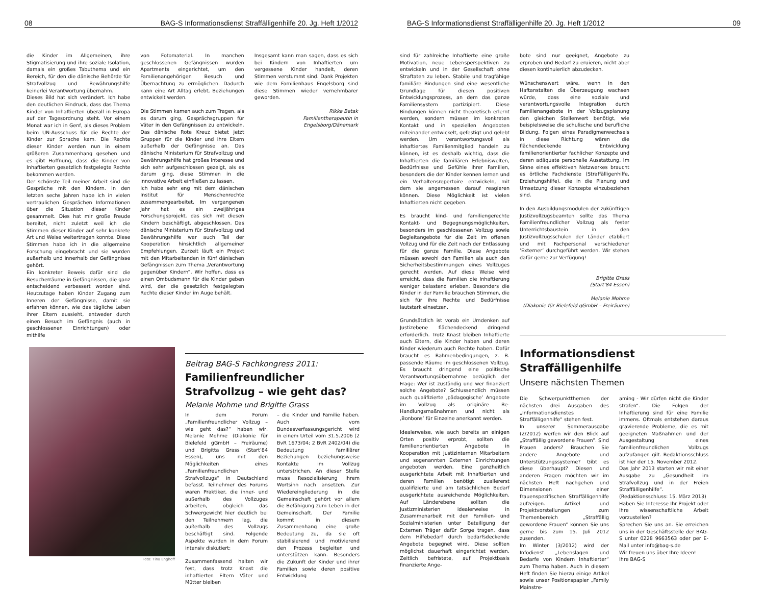08 BAG-S Informationsdienst Straffälligenhilfe 20. Jg. Heft 1/2012
die Kinder im Allgemeinen, ihre Stigmatisierung und ihre soziale Isolation, damals ein großes Tabuthema und ein Bereich, für den die dänische Behörde für Strafvollzug und Bewährungshilfe keinerlei Verantwortung übernahm.
Dieses Bild hat sich verändert. Ich habe den deutlichen Eindruck, dass das Thema Kinder von Inhaftierten überall in Europa auf der Tagesordnung steht. Vor einem Monat war ich in Genf, als dieses Problem beim UN-Ausschuss für die Rechte der Kinder zur Sprache kam. Die Rechte dieser Kinder werden nun in einem größeren Zusammenhang gesehen und es gibt Hoffnung, dass die Kinder von Inhaftierten gesetzlich festgelegte Rechte bekommen werden.
Der schönste Teil meiner Arbeit sind die Gespräche mit den Kindern. In den letzten sechs Jahren habe ich in vielen vertraulichen Gesprächen Informationen über die Situation dieser Kinder gesammelt. Dies hat mir große Freude bereitet, nicht zuletzt weil ich die Stimmen dieser Kinder auf sehr konkrete Art und Weise weitertragen konnte. Diese Stimmen habe ich in die allgemeine Forschung eingebracht und sie wurden außerhalb und innerhalb der Gefängnisse gehört.
Ein konkreter Beweis dafür sind die Besucherräume in Gefängnissen, die ganz entscheidend verbessert worden sind. Heutzutage haben Kinder Zugang zum Inneren der Gefängnisse, damit sie erfahren können, wie das tägliche Leben ihrer Eltern aussieht, entweder durch einen Besuch im Gefängnis (auch in geschlossenen Einrichtungen) oder mithilfe
von Fotomaterial. In manchen geschlossenen Gefängnissen wurden Apartments eingerichtet, um den Familienangehörigen Besuch und Übernachtung zu ermöglichen. Dadurch kann eine Art Alltag erlebt, Beziehungen entwickelt werden.
Die Stimmen kamen auch zum Tragen, als es darum ging, Gesprächsgruppen für Väter in den Gefängnissen zu entwickeln. Das dänische Rote Kreuz bietet jetzt Gruppen für die Kinder und ihre Eltern außerhalb der Gefängnisse an. Das dänische Ministerium für Strafvollzug und Bewährungshilfe hat großes Interesse und sich sehr aufgeschlossen gezeigt, als es darum ging, diese Stimmen in die innovative Arbeit einfließen zu lassen.
Ich habe sehr eng mit dem dänischen Institut für Menschenrechte zusammengearbeitet. Im vergangenen Jahr hat es ein zweijähriges Forschungsprojekt, das sich mit diesen Kindern beschäftigt, abgeschlossen. Das dänische Ministerium für Strafvollzug und Bewährungshilfe war auch Teil der Kooperation hinsichtlich allgemeiner Empfehlungen. Zurzeit läuft ein Projekt mit den Mitarbeitenden in fünf dänischen Gefängnissen zum Thema „Verantwortung gegenüber Kindern“. Wir hoffen, dass es einen Ombudsmann für die Kinder geben wird, der die gesetzlich festgelegten Rechte dieser Kinder im Auge behält.
Insgesamt kann man sagen, dass es sich bei Kindern von Inhaftierten um vergessene Kinder handelt, deren Stimmen verstummt sind. Dank Projekten wie dem Familienhaus Engelsborg sind diese Stimmen wieder vernehmbarer geworden.
Rikke Betak
Familientherapeutin in Engelsborg/Dänemark
Foto: Tina Enghoff
Beitrag BAG-S Fachkongress 2011:
Familienfreundlicher Strafvollzug – wie geht das?
Melanie Mohme und Brigitte Grass
In dem Forum „Familienfreundlicher Vollzug – wie geht das?“ haben wir, Melanie Mohme (Diakonie für Bielefeld gGmbH – Freiräume) und Brigitta Grass (Start’84 Essen), uns mit den Möglichkeiten eines „Familienfreundlichen Strafvollzugs“ in Deutschland befasst. Teilnehmer des Forums waren Praktiker, die inner- und außerhalb des Vollzuges arbeiten, obgleich das Schwergewicht hier deutlich bei den Teilnehmern lag, die außerhalb des Vollzugs beschäftigt sind. Folgende Aspekte wurden in dem Forum intensiv diskutiert:
Zusammenfassend halten wir fest, dass trotz Knast die inhaftierten Eltern Väter und Mütter bleiben
– die Kinder und Familie haben. Auch vom Bundesverfassungsgericht wird in einem Urteil vom 31.5.2006 (2 BvR 1673/04; 2 BvR 2402/04) die Bedeutung familiärer Beziehungen beziehungsweise Kontakte im Vollzug unterstrichen. An dieser Stelle muss Resozialisierung ihrem Wortsinn nach ansetzen. Zur Wiedereingliederung in die Gemeinschaft gehört vor allem die Befähigung zum Leben in der Gemeinschaft. Der Familie kommt in diesem Zusammenhang eine große Bedeutung zu, da sie oft stabilisierend und motivierend den Prozess begleiten und unterstützen kann. Besonders die Zukunft der Kinder und ihrer Familien sowie deren positive Entwicklung
BAG-S Informationsdienst Straffälligenhilfe 20. Jg. Heft 1/2012 09
sind für zahlreiche Inhaftierte eine große Motivation, neue Lebensperspektiven zu entwickeln und in der Gesellschaft ohne Straftaten zu leben. Stabile und tragfähige familiäre Bindungen sind eine wesentliche Grundlage für diesen positiven Entwicklungsprozess, an dem das ganze Familiensystem partizipiert. Diese Bindungen können nicht theoretisch erlernt werden, sondern müssen im konkreten Kontakt und in speziellen Angeboten miteinander entwickelt, gefestigt und gelebt werden. Um verantwortungsvoll als inhaftiertes Familienmitglied handeln zu können, ist es deshalb wichtig, dass die Inhaftierten die familiären Erlebniswelten, Bedürfnisse und Gefühle ihrer Familien, besonders die der Kinder kennen lernen und ein Verhaltensrepertoire entwickeln, mit dem sie angemessen darauf reagieren können. Diese Möglichkeit ist vielen Inhaftierten nicht gegeben.
Es braucht kind- und familiengerechte Kontakt- und Begegnungsmöglichkeiten, besonders im geschlossenen Vollzug sowie Begleitangebote für die Zeit im offenen Vollzug und für die Zeit nach der Entlassung für die ganze Familie. Diese Angebote müssen sowohl den Familien als auch den Sicherheitsbestimmungen eines Vollzuges gerecht werden. Auf diese Weise wird erreicht, dass die Familien die Inhaftierung weniger belastend erleben. Besonders die Kinder in der Familie brauchen Stimmen, die sich für ihre Rechte und Bedürfnisse lautstark einsetzen.
Grundsätzlich ist vorab ein Umdenken auf Justizebene flächendeckend dringend erforderlich. Trotz Knast bleiben Inhaftierte auch Eltern, die Kinder haben und deren Kinder wiederum auch Rechte haben. Dafür braucht es Rahmenbedingungen, z. B. passende Räume im geschlossenen Vollzug. Es braucht dringend eine politische Verantwortungsübernahme bezüglich der Frage: Wer ist zuständig und wer finanziert solche Angebote? Schlussendlich müssen auch qualifizierte ‚pädagogische’ Angebote im Vollzug als originäre Be-Handlungsmaßnahmen und nicht als ‚Bonbons’ für Einzelne anerkannt werden.
Idealerweise, wie auch bereits an einigen Orten positiv erprobt, sollten die familienorientierten Angebote in Kooperation mit justizinternen Mitarbeitern und sogenannten Externen Einrichtungen angeboten werden. Eine ganzheitlich ausgerichtete Arbeit mit Inhaftierten und deren Familien benötigt zuallererst qualifizierte und am tatsächlichen Bedarf ausgerichtete ausreichende Möglichkeiten. Auf Länderebene sollten die Justizministerien idealerweise in Zusammenarbeit mit den Familien- und Sozialministerien unter Beteiligung der Externen Träger dafür Sorge tragen, dass dem Hilfebedarf durch bedarfsdeckende Angebote begegnet wird. Diese sollten möglichst dauerhaft eingerichtet werden. Zeitlich befristete, auf Projektbasis finanzierte Ange-
bote sind nur geeignet, Angebote zu erproben und Bedarf zu eruieren, nicht aber diesen kontinuierlich abzudecken.
Wünschenswert wäre, wenn in den Haftanstalten die Überzeugung wachsen würde, dass eine soziale und verantwortungsvolle Integration durch Familienangebote in der Vollzugsplanung den gleichen Stellenwert benötigt, wie beispielsweise die schulische und berufliche Bildung. Folgen eines Paradigmenwechsels in diese Richtung wären die flächendeckende Entwicklung familienorientierter fachlicher Konzepte und deren adäquate personelle Ausstattung. Im Sinne eines effektiven Netzwerkes braucht es örtliche Fachdienste (Straffälligenhilfe, Erziehungshilfe), die in die Planung und Umsetzung dieser Konzepte einzubeziehen sind.
In den Ausbildungsmodulen der zukünftigen Justizvollzugsbeamten sollte das Thema Familienfreundlicher Vollzug als fester Unterrichtsbaustein in den Justizvollzugsschulen der Länder etabliert und mit Fachpersonal verschiedener ’Externer’ durchgeführt werden. Wir stehen dafür gerne zur Verfügung!
Brigitte Grass
(Start’84 Essen)
Melanie Mohme
(Diakonie für Bielefeld gGmbH – Freiräume)
Informationsdienst Straffälligenhilfe
Unsere nächsten Themen
Die Schwerpunktthemen der nächsten drei Ausgaben des „Informationsdienstes Straffälligenhilfe“ stehen fest.
In unserer Sommerausgabe (2/2012) werfen wir den Blick auf „Straffällig gewordene Frauen“. Sind Frauen anders? Brauchen Sie andere Angebote und Unterstützungssysteme? Gibt es diese überhaupt? Diesen und anderen Fragen möchten wir im nächsten Heft nachgehen und Dimensionen einer frauenspezifischen Straffälligenhilfe aufzeigen. Artikel und Projektvorstellungen zum Themenbereich „Straffällig gewordene Frauen“ können Sie uns gerne bis zum 15. Juli 2012 zusenden.
Im Winter (3/2012) wird der Infodienst „Lebenslagen und Bedarfe von Kindern Inhaftierter“ zum Thema haben. Auch in diesem Heft finden Sie hierzu einige Artikel sowie unser Positionspapier „Family Mainstre-
aming - Wir dürfen nicht die Kinder strafen“. Die Folgen der Inhaftierung sind für eine Familie immens. Oftmals entstehen daraus gravierende Probleme, die es mit geeigneten Maßnahmen und der Ausgestaltung eines familienfreundlichen Vollzugs aufzufangen gilt. Redaktionsschluss ist hier der 15. November 2012.
Das Jahr 2013 starten wir mit einer Ausgabe zu „Gesundheit im Strafvollzug und in der Freien Straffälligenhilfe“. (Redaktionsschluss: 15. März 2013)
Haben Sie Interesse Ihr Projekt oder Ihre wissenschaftliche Arbeit vorzustellen?
Sprechen Sie uns an. Sie erreichen uns in der Geschäftsstelle der BAG-S unter 0228 9663563 oder per E-Mail unter info@bag-s.de
Wir freuen uns über Ihre Ideen!
Ihre BAG-S